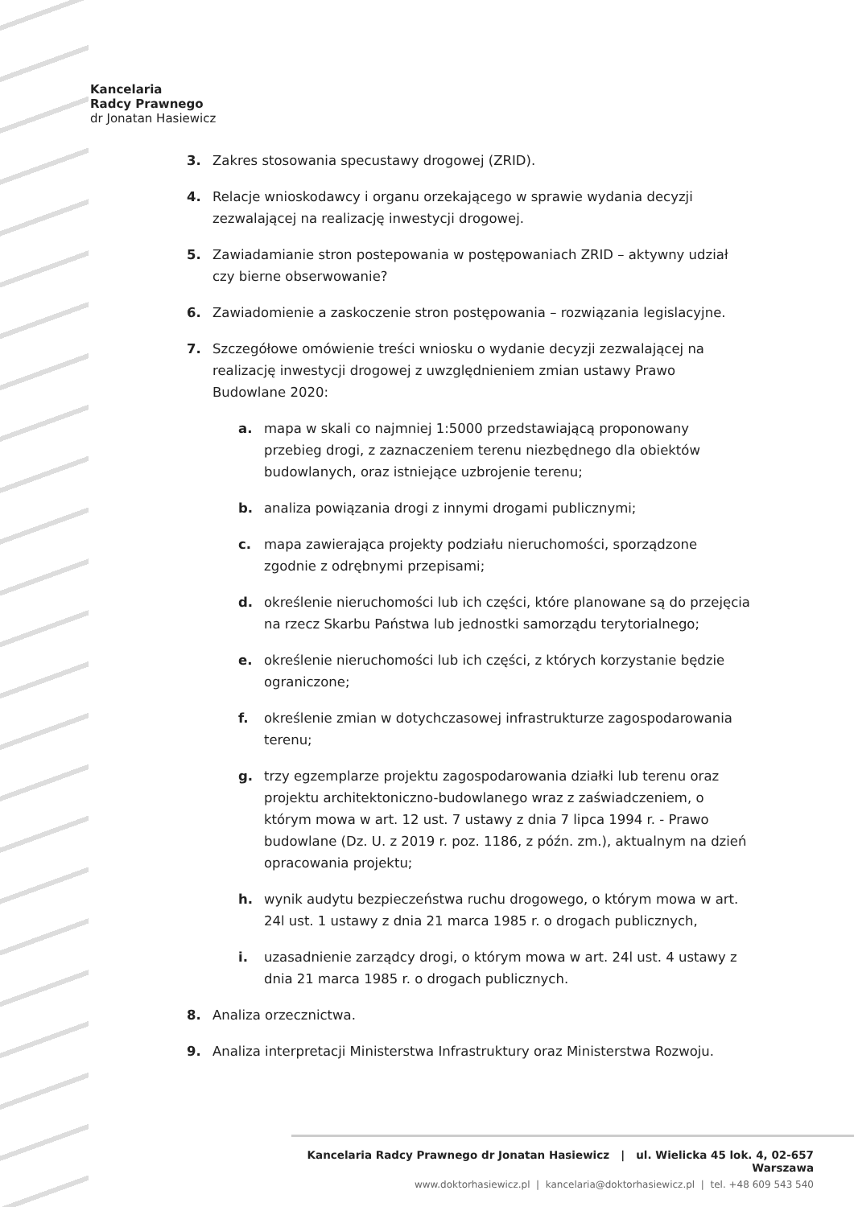Kancelaria
Radcy Prawnego
dr Jonatan Hasiewicz
3. Zakres stosowania specustawy drogowej (ZRID).
4. Relacje wnioskodawcy i organu orzekającego w sprawie wydania decyzji zezwalającej na realizację inwestycji drogowej.
5. Zawiadamianie stron postepowania w postępowaniach ZRID – aktywny udział czy bierne obserwowanie?
6. Zawiadomienie a zaskoczenie stron postępowania – rozwiązania legislacyjne.
7. Szczegółowe omówienie treści wniosku o wydanie decyzji zezwalającej na realizację inwestycji drogowej z uwzględnieniem zmian ustawy Prawo Budowlane 2020:
a. mapa w skali co najmniej 1:5000 przedstawiającą proponowany przebieg drogi, z zaznaczeniem terenu niezbędnego dla obiektów budowlanych, oraz istniejące uzbrojenie terenu;
b. analiza powiązania drogi z innymi drogami publicznymi;
c. mapa zawierająca projekty podziału nieruchomości, sporządzone zgodnie z odrębnymi przepisami;
d. określenie nieruchomości lub ich części, które planowane są do przejęcia na rzecz Skarbu Państwa lub jednostki samorządu terytorialnego;
e. określenie nieruchomości lub ich części, z których korzystanie będzie ograniczone;
f. określenie zmian w dotychczasowej infrastrukturze zagospodarowania terenu;
g. trzy egzemplarze projektu zagospodarowania działki lub terenu oraz projektu architektoniczno-budowlanego wraz z zaświadczeniem, o którym mowa w art. 12 ust. 7 ustawy z dnia 7 lipca 1994 r. - Prawo budowlane (Dz. U. z 2019 r. poz. 1186, z późn. zm.), aktualnym na dzień opracowania projektu;
h. wynik audytu bezpieczeństwa ruchu drogowego, o którym mowa w art. 24l ust. 1 ustawy z dnia 21 marca 1985 r. o drogach publicznych,
i. uzasadnienie zarządcy drogi, o którym mowa w art. 24l ust. 4 ustawy z dnia 21 marca 1985 r. o drogach publicznych.
8. Analiza orzecznictwa.
9. Analiza interpretacji Ministerstwa Infrastruktury oraz Ministerstwa Rozwoju.
Kancelaria Radcy Prawnego dr Jonatan Hasiewicz | ul. Wielicka 45 lok. 4, 02-657 Warszawa
www.doktorhasiewicz.pl | kancelaria@doktorhasiewicz.pl | tel. +48 609 543 540